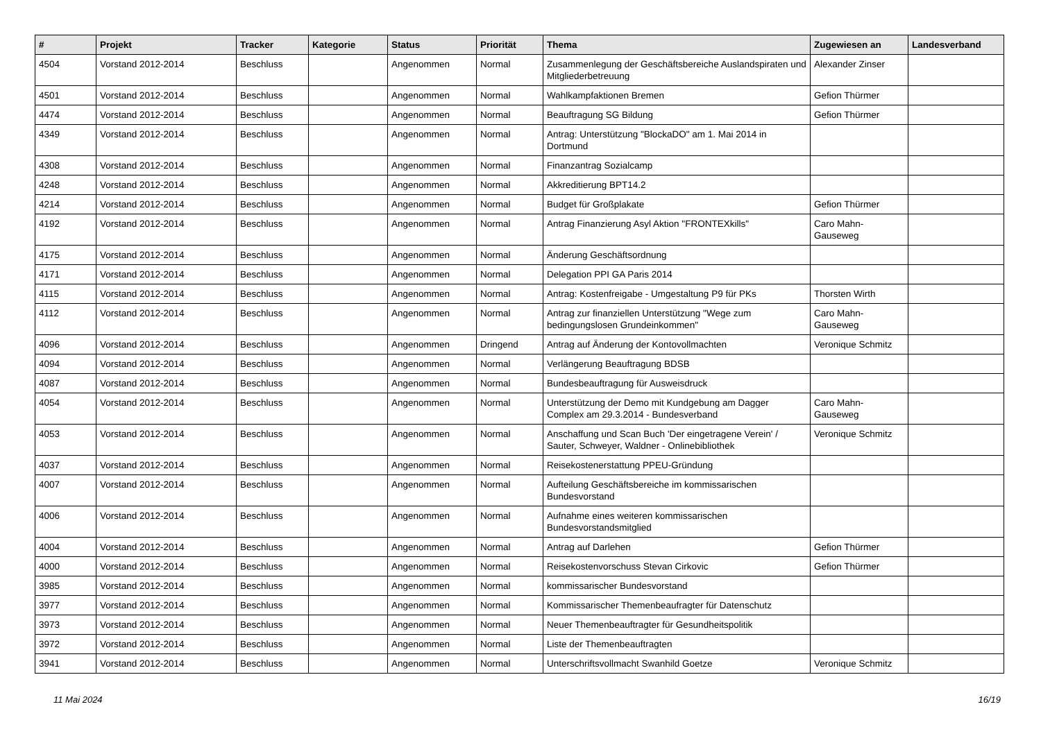| # | Projekt | Tracker | Kategorie | Status | Priorität | Thema | Zugewiesen an | Landesverband |
| --- | --- | --- | --- | --- | --- | --- | --- | --- |
| 4504 | Vorstand 2012-2014 | Beschluss | | Angenommen | Normal | Zusammenlegung der Geschäftsbereiche Auslandspiraten und Mitgliederbetreuung | Alexander Zinser | |
| 4501 | Vorstand 2012-2014 | Beschluss | | Angenommen | Normal | Wahlkampfaktionen Bremen | Gefion Thürmer | |
| 4474 | Vorstand 2012-2014 | Beschluss | | Angenommen | Normal | Beauftragung SG Bildung | Gefion Thürmer | |
| 4349 | Vorstand 2012-2014 | Beschluss | | Angenommen | Normal | Antrag: Unterstützung "BlockaDO" am 1. Mai 2014 in Dortmund | | |
| 4308 | Vorstand 2012-2014 | Beschluss | | Angenommen | Normal | Finanzantrag Sozialcamp | | |
| 4248 | Vorstand 2012-2014 | Beschluss | | Angenommen | Normal | Akkreditierung BPT14.2 | | |
| 4214 | Vorstand 2012-2014 | Beschluss | | Angenommen | Normal | Budget für Großplakate | Gefion Thürmer | |
| 4192 | Vorstand 2012-2014 | Beschluss | | Angenommen | Normal | Antrag Finanzierung Asyl Aktion "FRONTEXkills" | Caro Mahn-Gauseweg | |
| 4175 | Vorstand 2012-2014 | Beschluss | | Angenommen | Normal | Änderung Geschäftsordnung | | |
| 4171 | Vorstand 2012-2014 | Beschluss | | Angenommen | Normal | Delegation PPI GA Paris 2014 | | |
| 4115 | Vorstand 2012-2014 | Beschluss | | Angenommen | Normal | Antrag: Kostenfreigabe - Umgestaltung P9 für PKs | Thorsten Wirth | |
| 4112 | Vorstand 2012-2014 | Beschluss | | Angenommen | Normal | Antrag zur finanziellen Unterstützung "Wege zum bedingungslosen Grundeinkommen" | Caro Mahn-Gauseweg | |
| 4096 | Vorstand 2012-2014 | Beschluss | | Angenommen | Dringend | Antrag auf Änderung der Kontovollmachten | Veronique Schmitz | |
| 4094 | Vorstand 2012-2014 | Beschluss | | Angenommen | Normal | Verlängerung Beauftragung BDSB | | |
| 4087 | Vorstand 2012-2014 | Beschluss | | Angenommen | Normal | Bundesbeauftragung für Ausweisdruck | | |
| 4054 | Vorstand 2012-2014 | Beschluss | | Angenommen | Normal | Unterstützung der Demo mit Kundgebung am Dagger Complex am 29.3.2014 - Bundesverband | Caro Mahn-Gauseweg | |
| 4053 | Vorstand 2012-2014 | Beschluss | | Angenommen | Normal | Anschaffung und Scan Buch 'Der eingetragene Verein' / Sauter, Schweyer, Waldner - Onlinebibliothek | Veronique Schmitz | |
| 4037 | Vorstand 2012-2014 | Beschluss | | Angenommen | Normal | Reisekostenerstattung PPEU-Gründung | | |
| 4007 | Vorstand 2012-2014 | Beschluss | | Angenommen | Normal | Aufteilung Geschäftsbereiche im kommissarischen Bundesvorstand | | |
| 4006 | Vorstand 2012-2014 | Beschluss | | Angenommen | Normal | Aufnahme eines weiteren kommissarischen Bundesvorstandsmitglied | | |
| 4004 | Vorstand 2012-2014 | Beschluss | | Angenommen | Normal | Antrag auf Darlehen | Gefion Thürmer | |
| 4000 | Vorstand 2012-2014 | Beschluss | | Angenommen | Normal | Reisekostenvorschuss Stevan Cirkovic | Gefion Thürmer | |
| 3985 | Vorstand 2012-2014 | Beschluss | | Angenommen | Normal | kommissarischer Bundesvorstand | | |
| 3977 | Vorstand 2012-2014 | Beschluss | | Angenommen | Normal | Kommissarischer Themenbeaufragter für Datenschutz | | |
| 3973 | Vorstand 2012-2014 | Beschluss | | Angenommen | Normal | Neuer Themenbeauftragter für Gesundheitspolitik | | |
| 3972 | Vorstand 2012-2014 | Beschluss | | Angenommen | Normal | Liste der Themenbeauftragten | | |
| 3941 | Vorstand 2012-2014 | Beschluss | | Angenommen | Normal | Unterschriftsvollmacht Swanhild Goetze | Veronique Schmitz | |
11 Mai 2024 16/19